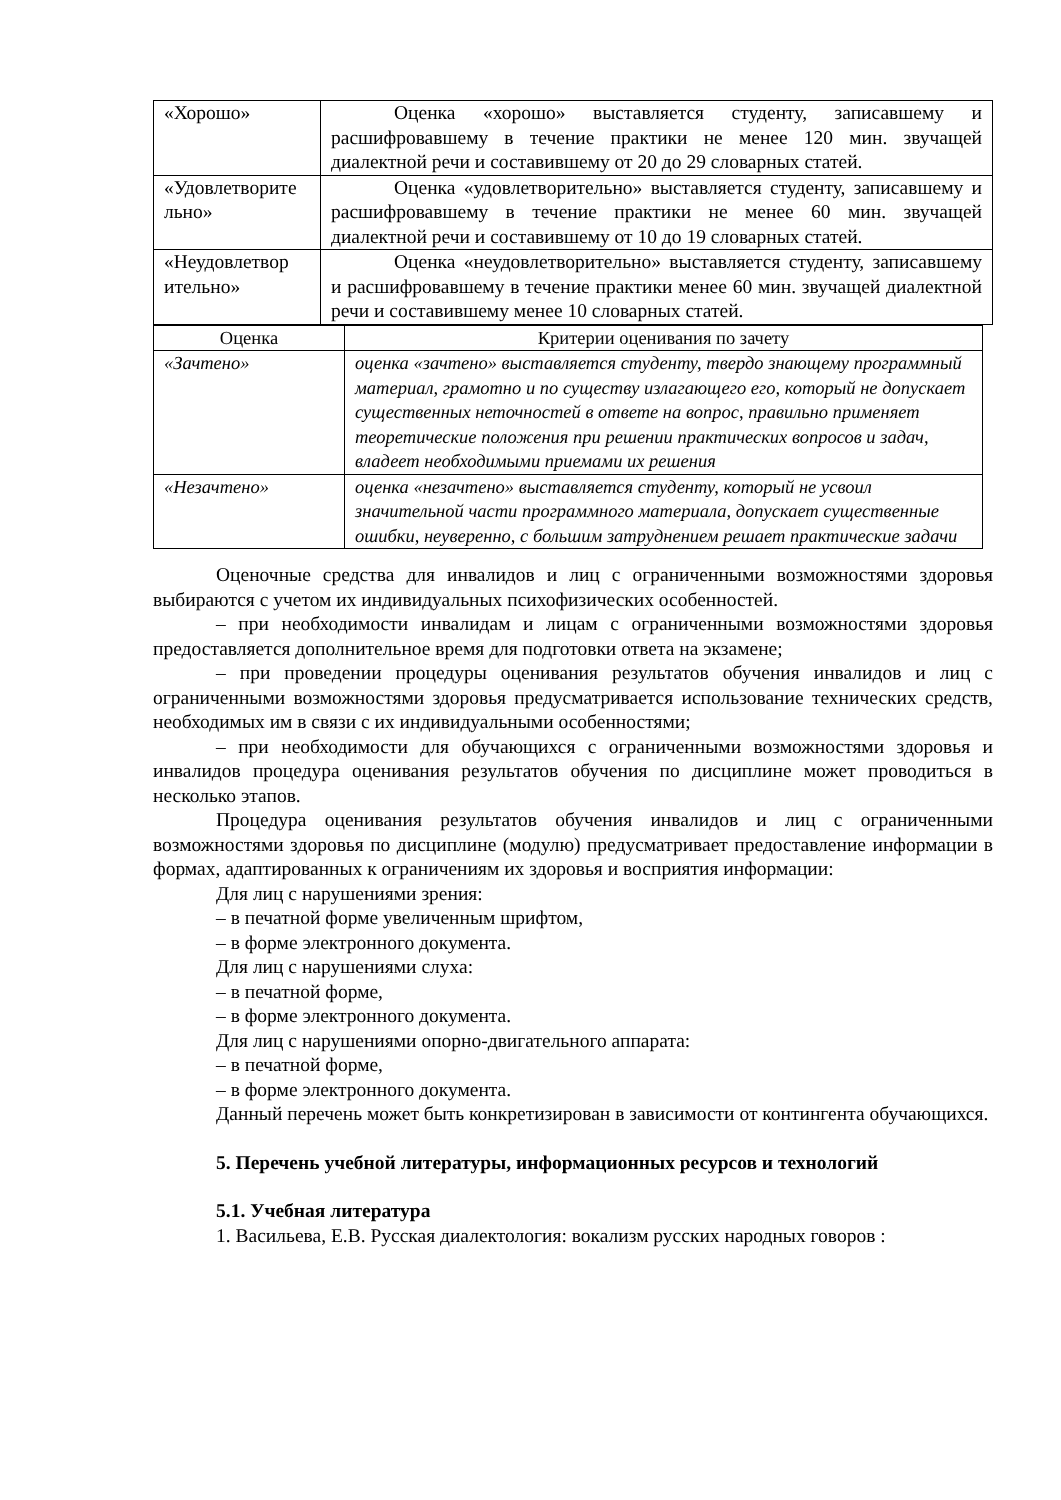| «Хорошо» | Оценка «хорошо» выставляется студенту, записавшему и расшифровавшему в течение практики не менее 120 мин. звучащей диалектной речи и составившему от 20 до 29 словарных статей. |
| «Удовлетворите льно» | Оценка «удовлетворительно» выставляется студенту, записавшему и расшифровавшему в течение практики не менее 60 мин. звучащей диалектной речи и составившему от 10 до 19 словарных статей. |
| «Неудовлетвор ительно» | Оценка «неудовлетворительно» выставляется студенту, записавшему и расшифровавшему в течение практики менее 60 мин. звучащей диалектной речи и составившему менее 10 словарных статей. |
| Оценка | Критерии оценивания по зачету |
| --- | --- |
| «Зачтено» | оценка «зачтено» выставляется студенту, твердо знающему программный материал, грамотно и по существу излагающего его, который не допускает существенных неточностей в ответе на вопрос, правильно применяет теоретические положения при решении практических вопросов и задач, владеет необходимыми приемами их решения |
| «Незачтено» | оценка «незачтено» выставляется студенту, который не усвоил значительной части программного материала, допускает существенные ошибки, неуверенно, с большим затруднением решает практические задачи |
Оценочные средства для инвалидов и лиц с ограниченными возможностями здоровья выбираются с учетом их индивидуальных психофизических особенностей.
– при необходимости инвалидам и лицам с ограниченными возможностями здоровья предоставляется дополнительное время для подготовки ответа на экзамене;
– при проведении процедуры оценивания результатов обучения инвалидов и лиц с ограниченными возможностями здоровья предусматривается использование технических средств, необходимых им в связи с их индивидуальными особенностями;
– при необходимости для обучающихся с ограниченными возможностями здоровья и инвалидов процедура оценивания результатов обучения по дисциплине может проводиться в несколько этапов.
Процедура оценивания результатов обучения инвалидов и лиц с ограниченными возможностями здоровья по дисциплине (модулю) предусматривает предоставление информации в формах, адаптированных к ограничениям их здоровья и восприятия информации:
Для лиц с нарушениями зрения:
– в печатной форме увеличенным шрифтом,
– в форме электронного документа.
Для лиц с нарушениями слуха:
– в печатной форме,
– в форме электронного документа.
Для лиц с нарушениями опорно-двигательного аппарата:
– в печатной форме,
– в форме электронного документа.
Данный перечень может быть конкретизирован в зависимости от контингента обучающихся.
5. Перечень учебной литературы, информационных ресурсов и технологий
5.1. Учебная литература
1. Васильева, Е.В. Русская диалектология: вокализм русских народных говоров :